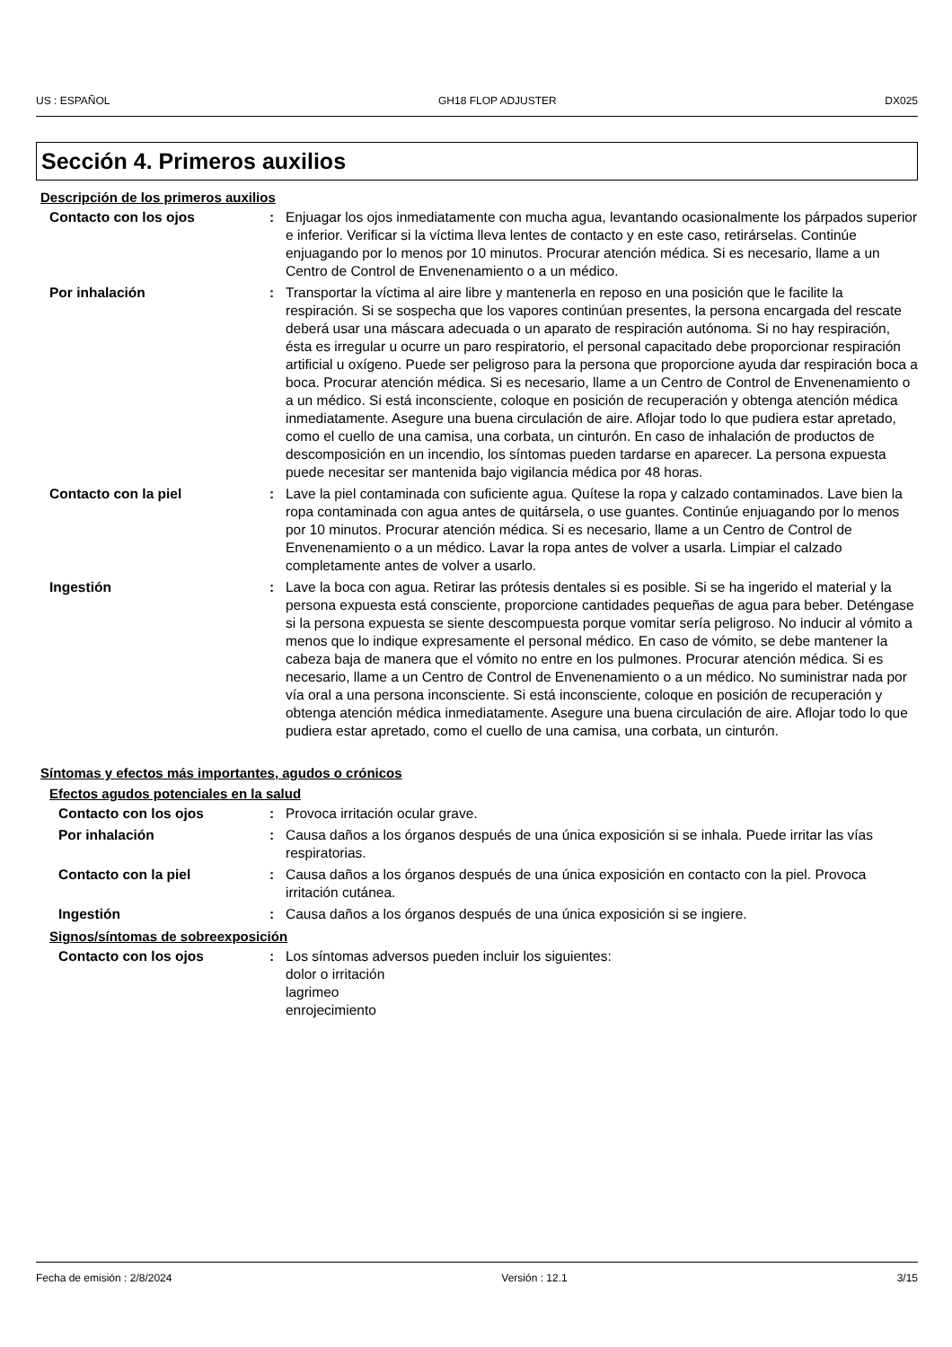US : ESPAÑOL GH18 FLOP ADJUSTER DX025
Sección 4. Primeros auxilios
Descripción de los primeros auxilios
Contacto con los ojos : Enjuagar los ojos inmediatamente con mucha agua, levantando ocasionalmente los párpados superior e inferior. Verificar si la víctima lleva lentes de contacto y en este caso, retirárselas. Continúe enjuagando por lo menos por 10 minutos. Procurar atención médica. Si es necesario, llame a un Centro de Control de Envenenamiento o a un médico.
Por inhalación : Transportar la víctima al aire libre y mantenerla en reposo en una posición que le facilite la respiración. Si se sospecha que los vapores continúan presentes, la persona encargada del rescate deberá usar una máscara adecuada o un aparato de respiración autónoma. Si no hay respiración, ésta es irregular u ocurre un paro respiratorio, el personal capacitado debe proporcionar respiración artificial u oxígeno. Puede ser peligroso para la persona que proporcione ayuda dar respiración boca a boca. Procurar atención médica. Si es necesario, llame a un Centro de Control de Envenenamiento o a un médico. Si está inconsciente, coloque en posición de recuperación y obtenga atención médica inmediatamente. Asegure una buena circulación de aire. Aflojar todo lo que pudiera estar apretado, como el cuello de una camisa, una corbata, un cinturón. En caso de inhalación de productos de descomposición en un incendio, los síntomas pueden tardarse en aparecer. La persona expuesta puede necesitar ser mantenida bajo vigilancia médica por 48 horas.
Contacto con la piel : Lave la piel contaminada con suficiente agua. Quítese la ropa y calzado contaminados. Lave bien la ropa contaminada con agua antes de quitársela, o use guantes. Continúe enjuagando por lo menos por 10 minutos. Procurar atención médica. Si es necesario, llame a un Centro de Control de Envenenamiento o a un médico. Lavar la ropa antes de volver a usarla. Limpiar el calzado completamente antes de volver a usarlo.
Ingestión : Lave la boca con agua. Retirar las prótesis dentales si es posible. Si se ha ingerido el material y la persona expuesta está consciente, proporcione cantidades pequeñas de agua para beber. Deténgase si la persona expuesta se siente descompuesta porque vomitar sería peligroso. No inducir al vómito a menos que lo indique expresamente el personal médico. En caso de vómito, se debe mantener la cabeza baja de manera que el vómito no entre en los pulmones. Procurar atención médica. Si es necesario, llame a un Centro de Control de Envenenamiento o a un médico. No suministrar nada por vía oral a una persona inconsciente. Si está inconsciente, coloque en posición de recuperación y obtenga atención médica inmediatamente. Asegure una buena circulación de aire. Aflojar todo lo que pudiera estar apretado, como el cuello de una camisa, una corbata, un cinturón.
Síntomas y efectos más importantes, agudos o crónicos
Efectos agudos potenciales en la salud
Contacto con los ojos : Provoca irritación ocular grave.
Por inhalación : Causa daños a los órganos después de una única exposición si se inhala. Puede irritar las vías respiratorias.
Contacto con la piel : Causa daños a los órganos después de una única exposición en contacto con la piel. Provoca irritación cutánea.
Ingestión : Causa daños a los órganos después de una única exposición si se ingiere.
Signos/síntomas de sobreexposición
Contacto con los ojos : Los síntomas adversos pueden incluir los siguientes:
dolor o irritación
lagrimeo
enrojecimiento
Fecha de emisión : 2/8/2024 Versión : 12.1 3/15